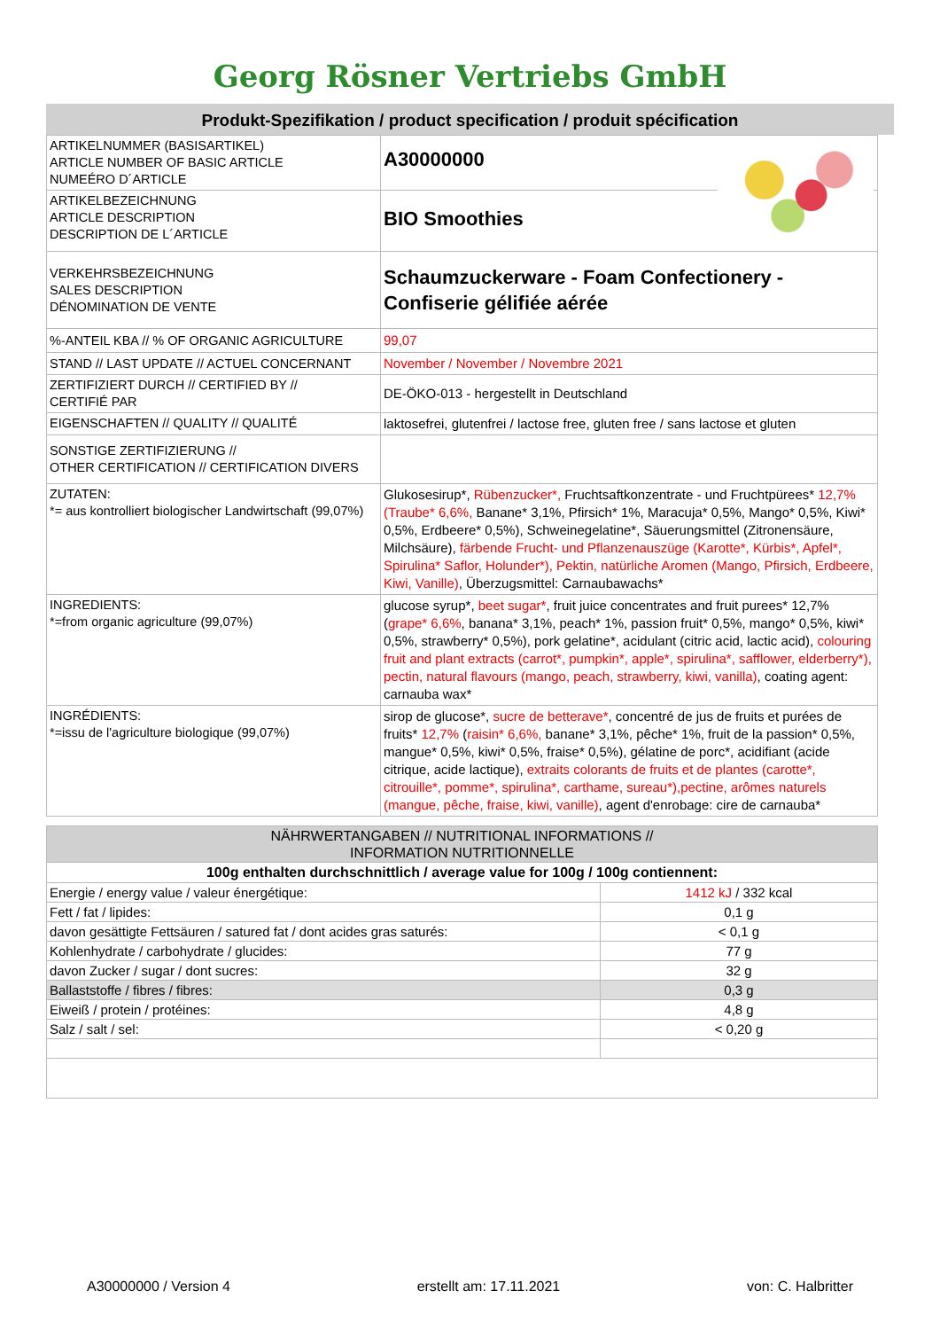Georg Rösner Vertriebs GmbH
Produkt-Spezifikation / product specification / produit spécification
| ARTIKELNUMMER (BASISARTIKEL) ARTICLE NUMBER OF BASIC ARTICLE NUMEÉRO D´ARTICLE | A30000000 |
| ARTIKELBEZEICHNUNG ARTICLE DESCRIPTION DESCRIPTION DE L´ARTICLE | BIO Smoothies |
| VERKEHRSBEZEICHNUNG SALES DESCRIPTION DÉNOMINATION DE VENTE | Schaumzuckerware - Foam Confectionery - Confiserie gélifiée aérée |
| %-ANTEIL KBA // % OF ORGANIC AGRICULTURE | 99,07 |
| STAND // LAST UPDATE // ACTUEL CONCERNANT | November / November / Novembre 2021 |
| ZERTIFIZIERT DURCH // CERTIFIED BY // CERTIFIÉ PAR | DE-ÖKO-013 - hergestellt in Deutschland |
| EIGENSCHAFTEN // QUALITY // QUALITÉ | laktosefrei, glutenfrei / lactose free, gluten free / sans lactose et gluten |
| SONSTIGE ZERTIFIZIERUNG // OTHER CERTIFICATION // CERTIFICATION DIVERS | |
| ZUTATEN: *= aus kontrolliert biologischer Landwirtschaft (99,07%) | Glukosesirup*, Rübenzucker*, Fruchtsaftkonzentrate - und Fruchtpürees* 12,7% (Traube* 6,6%, Banane* 3,1%, Pfirsich* 1%, Maracuja* 0,5%, Mango* 0,5%, Kiwi* 0,5%, Erdbeere* 0,5%), Schweinegelatine*, Säuerungsmittel (Zitronensäure, Milchsäure), färbende Frucht- und Pflanzenauszüge (Karotte*, Kürbis*, Apfel*, Spirulina* Saflor, Holunder*), Pektin, natürliche Aromen (Mango, Pfirsich, Erdbeere, Kiwi, Vanille) , Überzugsmittel: Carnaubawachs* |
| INGREDIENTS: *=from organic agriculture (99,07%) | glucose syrup*, beet sugar* , fruit juice concentrates and fruit purees* 12,7% ( grape* 6,6% , banana* 3,1%, peach* 1%, passion fruit* 0,5%, mango* 0,5%, kiwi* 0,5%, strawberry* 0,5%), pork gelatine*, acidulant (citric acid, lactic acid), colouring fruit and plant extracts (carrot*, pumpkin*, apple*, spirulina*, safflower, elderberry*), pectin, natural flavours (mango, peach, strawberry, kiwi, vanilla) , coating agent: carnauba wax* |
| INGRÉDIENTS: *=issu de l'agriculture biologique (99,07%) | sirop de glucose*, sucre de betterave* , concentré de jus de fruits et purées de fruits* 12,7% ( raisin* 6,6%, banane* 3,1%, pêche* 1%, fruit de la passion* 0,5%, mangue* 0,5%, kiwi* 0,5%, fraise* 0,5%), gélatine de porc*, acidifiant (acide citrique, acide lactique), extraits colorants de fruits et de plantes (carotte*, citrouille*, pomme*, spirulina*, carthame, sureau*),pectine, arômes naturels (mangue, pêche, fraise, kiwi, vanille) , agent d'enrobage: cire de carnauba* |
| NÄHRWERTANGABEN // NUTRITIONAL INFORMATIONS // INFORMATION NUTRITIONNELLE | |
| 100g enthalten durchschnittlich / average value for 100g / 100g contiennent: | |
| Energie / energy value / valeur énergétique: | 1412 kJ / 332 kcal |
| Fett / fat / lipides: | 0,1 g |
| davon gesättigte Fettsäuren / satured fat / dont acides gras saturés: | < 0,1 g |
| Kohlenhydrate / carbohydrate / glucides: | 77 g |
| davon Zucker / sugar / dont sucres: | 32 g |
| Ballaststoffe / fibres / fibres: | 0,3 g |
| Eiweiß / protein / protéines: | 4,8 g |
| Salz / salt / sel: | < 0,20 g |
A30000000 / Version 4 erstellt am: 17.11.2021 von: C. Halbritter